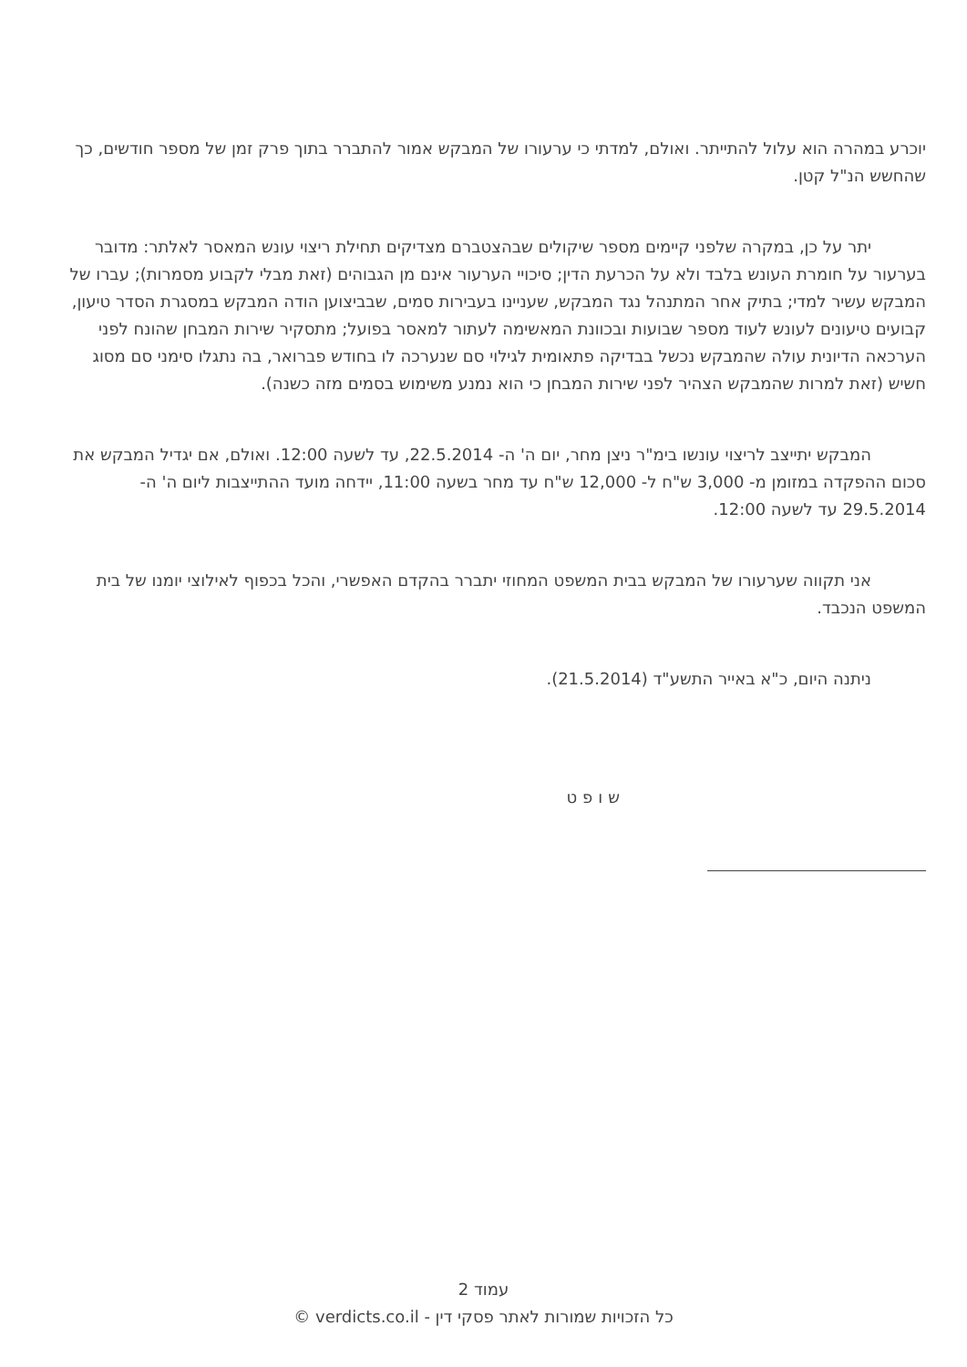יוכרע במהרה הוא עלול להתייתר. ואולם, למדתי כי ערעורו של המבקש אמור להתברר בתוך פרק זמן של מספר חודשים, כך שהחשש הנ"ל קטן.
יתר על כן, במקרה שלפני קיימים מספר שיקולים שבהצטברם מצדיקים תחילת ריצוי עונש המאסר לאלתר: מדובר בערעור על חומרת העונש בלבד ולא על הכרעת הדין; סיכויי הערעור אינם מן הגבוהים (זאת מבלי לקבוע מסמרות); עברו של המבקש עשיר למדי; בתיק אחר המתנהל נגד המבקש, שעניינו בעבירות סמים, שבביצוען הודה המבקש במסגרת הסדר טיעון, קבועים טיעונים לעונש לעוד מספר שבועות ובכוונת המאשימה לעתור למאסר בפועל; מתסקיר שירות המבחן שהונח לפני הערכאה הדיונית עולה שהמבקש נכשל בבדיקה פתאומית לגילוי סם שנערכה לו בחודש פברואר, בה נתגלו סימני סם מסוג חשיש (זאת למרות שהמבקש הצהיר לפני שירות המבחן כי הוא נמנע משימוש בסמים מזה כשנה).
המבקש יתייצב לריצוי עונשו בימ"ר ניצן מחר, יום ה' ה- 22.5.2014, עד לשעה 12:00. ואולם, אם יגדיל המבקש את סכום ההפקדה במזומן מ- 3,000 ש"ח ל- 12,000 ש"ח עד מחר בשעה 11:00, יידחה מועד ההתייצבות ליום ה' ה- 29.5.2014 עד לשעה 12:00.
אני תקווה שערעורו של המבקש בבית המשפט המחוזי יתברר בהקדם האפשרי, והכל בכפוף לאילוצי יומנו של בית המשפט הנכבד.
ניתנה היום, כ"א באייר התשע"ד (21.5.2014).
שופט
עמוד 2
כל הזכויות שמורות לאתר פסקי דין - verdicts.co.il ©